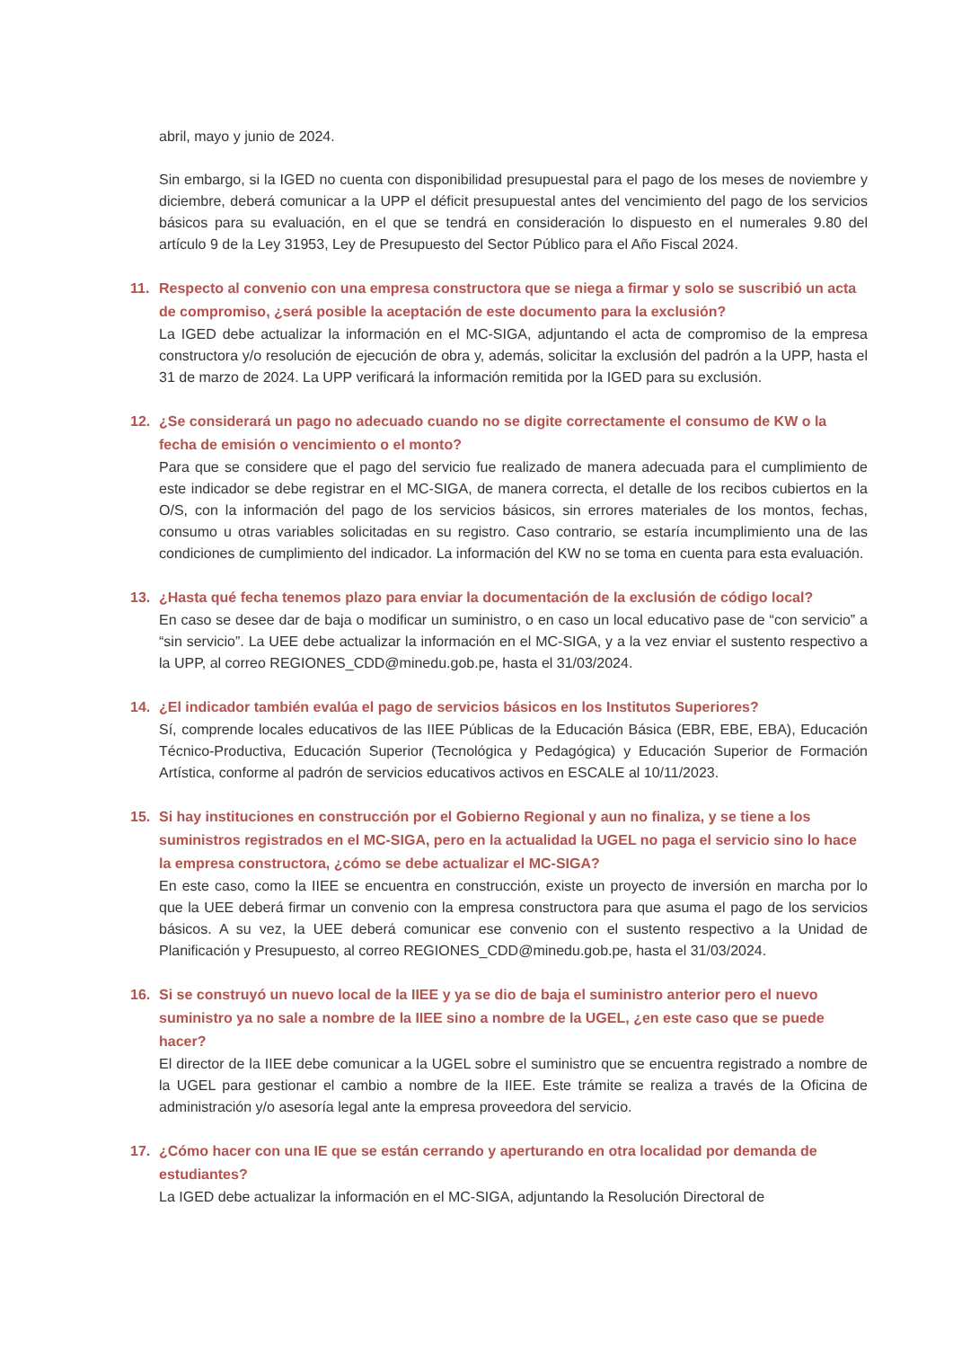abril, mayo y junio de 2024.
Sin embargo, si la IGED no cuenta con disponibilidad presupuestal para el pago de los meses de noviembre y diciembre, deberá comunicar a la UPP el déficit presupuestal antes del vencimiento del pago de los servicios básicos para su evaluación, en el que se tendrá en consideración lo dispuesto en el numerales 9.80 del artículo 9 de la Ley 31953, Ley de Presupuesto del Sector Público para el Año Fiscal 2024.
11. Respecto al convenio con una empresa constructora que se niega a firmar y solo se suscribió un acta de compromiso, ¿será posible la aceptación de este documento para la exclusión?
La IGED debe actualizar la información en el MC-SIGA, adjuntando el acta de compromiso de la empresa constructora y/o resolución de ejecución de obra y, además, solicitar la exclusión del padrón a la UPP, hasta el 31 de marzo de 2024. La UPP verificará la información remitida por la IGED para su exclusión.
12. ¿Se considerará un pago no adecuado cuando no se digite correctamente el consumo de KW o la fecha de emisión o vencimiento o el monto?
Para que se considere que el pago del servicio fue realizado de manera adecuada para el cumplimiento de este indicador se debe registrar en el MC-SIGA, de manera correcta, el detalle de los recibos cubiertos en la O/S, con la información del pago de los servicios básicos, sin errores materiales de los montos, fechas, consumo u otras variables solicitadas en su registro. Caso contrario, se estaría incumplimiento una de las condiciones de cumplimiento del indicador. La información del KW no se toma en cuenta para esta evaluación.
13. ¿Hasta qué fecha tenemos plazo para enviar la documentación de la exclusión de código local?
En caso se desee dar de baja o modificar un suministro, o en caso un local educativo pase de “con servicio” a “sin servicio”. La UEE debe actualizar la información en el MC-SIGA, y a la vez enviar el sustento respectivo a la UPP, al correo REGIONES_CDD@minedu.gob.pe, hasta el 31/03/2024.
14. ¿El indicador también evalúa el pago de servicios básicos en los Institutos Superiores?
Sí, comprende locales educativos de las IIEE Públicas de la Educación Básica (EBR, EBE, EBA), Educación Técnico-Productiva, Educación Superior (Tecnológica y Pedagógica) y Educación Superior de Formación Artística, conforme al padrón de servicios educativos activos en ESCALE al 10/11/2023.
15. Si hay instituciones en construcción por el Gobierno Regional y aun no finaliza, y se tiene a los suministros registrados en el MC-SIGA, pero en la actualidad la UGEL no paga el servicio sino lo hace la empresa constructora, ¿cómo se debe actualizar el MC-SIGA?
En este caso, como la IIEE se encuentra en construcción, existe un proyecto de inversión en marcha por lo que la UEE deberá firmar un convenio con la empresa constructora para que asuma el pago de los servicios básicos. A su vez, la UEE deberá comunicar ese convenio con el sustento respectivo a la Unidad de Planificación y Presupuesto, al correo REGIONES_CDD@minedu.gob.pe, hasta el 31/03/2024.
16. Si se construyó un nuevo local de la IIEE y ya se dio de baja el suministro anterior pero el nuevo suministro ya no sale a nombre de la IIEE sino a nombre de la UGEL, ¿en este caso que se puede hacer?
El director de la IIEE debe comunicar a la UGEL sobre el suministro que se encuentra registrado a nombre de la UGEL para gestionar el cambio a nombre de la IIEE. Este trámite se realiza a través de la Oficina de administración y/o asesoría legal ante la empresa proveedora del servicio.
17. ¿Cómo hacer con una IE que se están cerrando y aperturando en otra localidad por demanda de estudiantes?
La IGED debe actualizar la información en el MC-SIGA, adjuntando la Resolución Directoral de